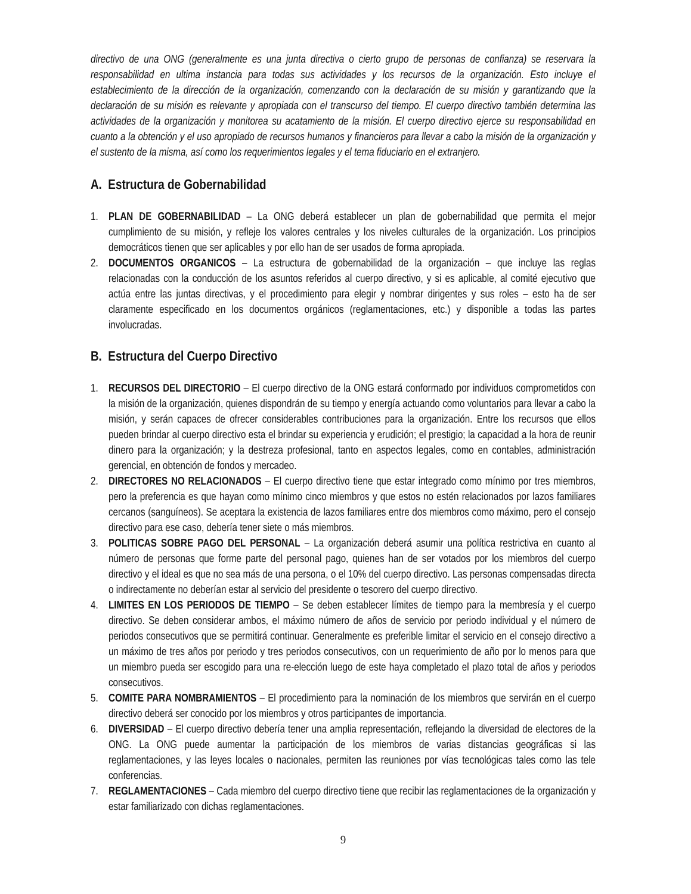directivo de una ONG (generalmente es una junta directiva o cierto grupo de personas de confianza) se reservara la responsabilidad en ultima instancia para todas sus actividades y los recursos de la organización. Esto incluye el establecimiento de la dirección de la organización, comenzando con la declaración de su misión y garantizando que la declaración de su misión es relevante y apropiada con el transcurso del tiempo. El cuerpo directivo también determina las actividades de la organización y monitorea su acatamiento de la misión. El cuerpo directivo ejerce su responsabilidad en cuanto a la obtención y el uso apropiado de recursos humanos y financieros para llevar a cabo la misión de la organización y el sustento de la misma, así como los requerimientos legales y el tema fiduciario en el extranjero.
A. Estructura de Gobernabilidad
1. PLAN DE GOBERNABILIDAD – La ONG deberá establecer un plan de gobernabilidad que permita el mejor cumplimiento de su misión, y refleje los valores centrales y los niveles culturales de la organización. Los principios democráticos tienen que ser aplicables y por ello han de ser usados de forma apropiada.
2. DOCUMENTOS ORGANICOS – La estructura de gobernabilidad de la organización – que incluye las reglas relacionadas con la conducción de los asuntos referidos al cuerpo directivo, y si es aplicable, al comité ejecutivo que actúa entre las juntas directivas, y el procedimiento para elegir y nombrar dirigentes y sus roles – esto ha de ser claramente especificado en los documentos orgánicos (reglamentaciones, etc.) y disponible a todas las partes involucradas.
B. Estructura del Cuerpo Directivo
1. RECURSOS DEL DIRECTORIO – El cuerpo directivo de la ONG estará conformado por individuos comprometidos con la misión de la organización, quienes dispondrán de su tiempo y energía actuando como voluntarios para llevar a cabo la misión, y serán capaces de ofrecer considerables contribuciones para la organización. Entre los recursos que ellos pueden brindar al cuerpo directivo esta el brindar su experiencia y erudición; el prestigio; la capacidad a la hora de reunir dinero para la organización; y la destreza profesional, tanto en aspectos legales, como en contables, administración gerencial, en obtención de fondos y mercadeo.
2. DIRECTORES NO RELACIONADOS – El cuerpo directivo tiene que estar integrado como mínimo por tres miembros, pero la preferencia es que hayan como mínimo cinco miembros y que estos no estén relacionados por lazos familiares cercanos (sanguíneos). Se aceptara la existencia de lazos familiares entre dos miembros como máximo, pero el consejo directivo para ese caso, debería tener siete o más miembros.
3. POLITICAS SOBRE PAGO DEL PERSONAL – La organización deberá asumir una política restrictiva en cuanto al número de personas que forme parte del personal pago, quienes han de ser votados por los miembros del cuerpo directivo y el ideal es que no sea más de una persona, o el 10% del cuerpo directivo. Las personas compensadas directa o indirectamente no deberían estar al servicio del presidente o tesorero del cuerpo directivo.
4. LIMITES EN LOS PERIODOS DE TIEMPO – Se deben establecer límites de tiempo para la membresía y el cuerpo directivo. Se deben considerar ambos, el máximo número de años de servicio por periodo individual y el número de periodos consecutivos que se permitirá continuar. Generalmente es preferible limitar el servicio en el consejo directivo a un máximo de tres años por periodo y tres periodos consecutivos, con un requerimiento de año por lo menos para que un miembro pueda ser escogido para una re-elección luego de este haya completado el plazo total de años y periodos consecutivos.
5. COMITE PARA NOMBRAMIENTOS – El procedimiento para la nominación de los miembros que servirán en el cuerpo directivo deberá ser conocido por los miembros y otros participantes de importancia.
6. DIVERSIDAD – El cuerpo directivo debería tener una amplia representación, reflejando la diversidad de electores de la ONG. La ONG puede aumentar la participación de los miembros de varias distancias geográficas si las reglamentaciones, y las leyes locales o nacionales, permiten las reuniones por vías tecnológicas tales como las tele conferencias.
7. REGLAMENTACIONES – Cada miembro del cuerpo directivo tiene que recibir las reglamentaciones de la organización y estar familiarizado con dichas reglamentaciones.
9